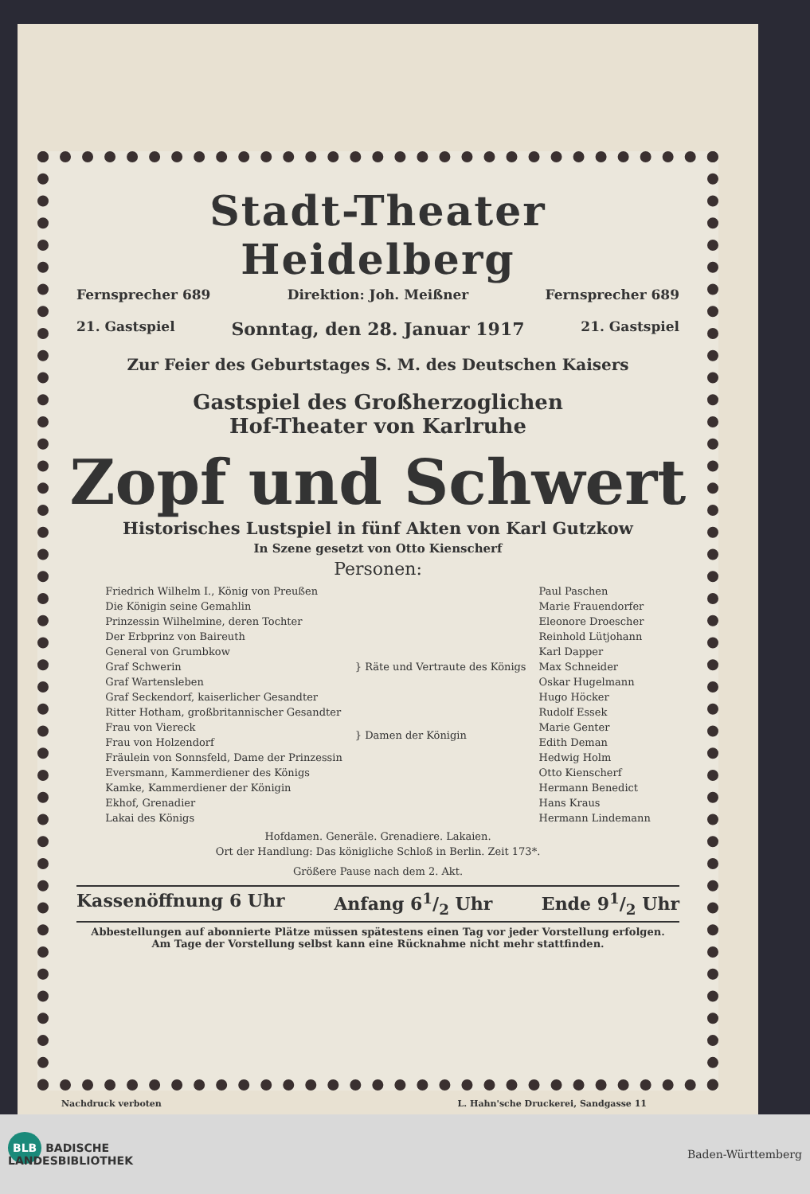Stadt-Theater Heidelberg
Fernsprecher 689 Direktion: Joh. Meißner Fernsprecher 689
21. Gastspiel Sonntag, den 28. Januar 1917 21. Gastspiel
Zur Feier des Geburtstages S. M. des Deutschen Kaisers
Gastspiel des Großherzoglichen
Hof-Theater von Karlruhe
Zopf und Schwert
Historisches Lustspiel in fünf Akten von Karl Gutzkow
In Szene gesetzt von Otto Kienscherf
Personen:
| Friedrich Wilhelm I., König von Preußen | | Paul Paschen |
| Die Königin seine Gemahlin | | Marie Frauendorfer |
| Prinzessin Wilhelmine, deren Tochter | | Eleonore Droescher |
| Der Erbprinz von Baireuth | | Reinhold Lütjohann |
| General von Grumbkow | } Räte und Vertraute des Königs | Karl Dapper |
| Graf Schwerin | | Max Schneider |
| Graf Wartensleben | | Oskar Hugelmann |
| Graf Seckendorf, kaiserlicher Gesandter | | Hugo Höcker |
| Ritter Hotham, großbritannischer Gesandter | | Rudolf Essek |
| Frau von Viereck | } Damen der Königin | Marie Genter |
| Frau von Holzendorf | | Edith Deman |
| Fräulein von Sonnsfeld, Dame der Prinzessin | | Hedwig Holm |
| Eversmann, Kammerdiener des Königs | | Otto Kienscherf |
| Kamke, Kammerdiener der Königin | | Hermann Benedict |
| Ekhof, Grenadier | | Hans Kraus |
| Lakai des Königs | | Hermann Lindemann |
Hofdamen. Generäle. Grenadiere. Lakaien.
Ort der Handlung: Das königliche Schloß in Berlin. Zeit 173*.
Größere Pause nach dem 2. Akt.
Kassenöffnung 6 Uhr Anfang 61/2 Uhr Ende 91/2 Uhr
Abbestellungen auf abonnierte Plätze müssen spätestens einen Tag vor jeder Vorstellung erfolgen.
Am Tage der Vorstellung selbst kann eine Rücknahme nicht mehr stattfinden.
Nachdruck verboten L. Hahn'sche Druckerei, Sandgasse 11
BLB BADISCHE
LANDESBIBLIOTHEK Baden-Württemberg